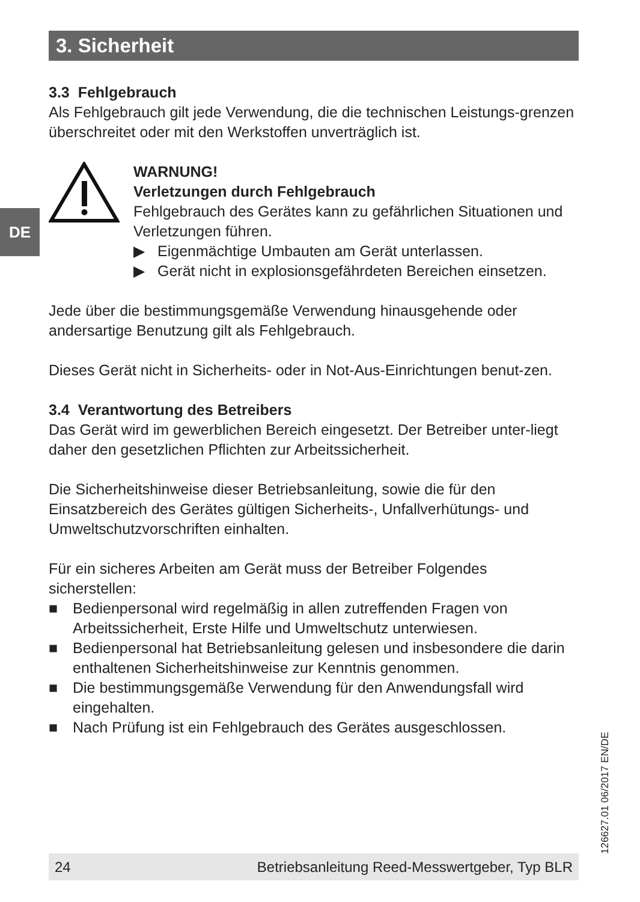DE
3. Sicherheit
3.3 Fehlgebrauch
Als Fehlgebrauch gilt jede Verwendung, die die technischen Leistungs-grenzen überschreitet oder mit den Werkstoffen unverträglich ist.
WARNUNG!
Verletzungen durch Fehlgebrauch
Fehlgebrauch des Gerätes kann zu gefährlichen Situationen und Verletzungen führen.
▶ Eigenmächtige Umbauten am Gerät unterlassen.
▶ Gerät nicht in explosionsgefährdeten Bereichen einsetzen.
Jede über die bestimmungsgemäße Verwendung hinausgehende oder andersartige Benutzung gilt als Fehlgebrauch.
Dieses Gerät nicht in Sicherheits- oder in Not-Aus-Einrichtungen benut-zen.
3.4 Verantwortung des Betreibers
Das Gerät wird im gewerblichen Bereich eingesetzt. Der Betreiber unter-liegt daher den gesetzlichen Pflichten zur Arbeitssicherheit.
Die Sicherheitshinweise dieser Betriebsanleitung, sowie die für den Einsatzbereich des Gerätes gültigen Sicherheits-, Unfallverhütungs- und Umweltschutzvorschriften einhalten.
Für ein sicheres Arbeiten am Gerät muss der Betreiber Folgendes sicherstellen:
■ Bedienpersonal wird regelmäßig in allen zutreffenden Fragen von Arbeitssicherheit, Erste Hilfe und Umweltschutz unterwiesen.
■ Bedienpersonal hat Betriebsanleitung gelesen und insbesondere die darin enthaltenen Sicherheitshinweise zur Kenntnis genommen.
■ Die bestimmungsgemäße Verwendung für den Anwendungsfall wird eingehalten.
■ Nach Prüfung ist ein Fehlgebrauch des Gerätes ausgeschlossen.
126627.01 06/2017 EN/DE
24 Betriebsanleitung Reed-Messwertgeber, Typ BLR